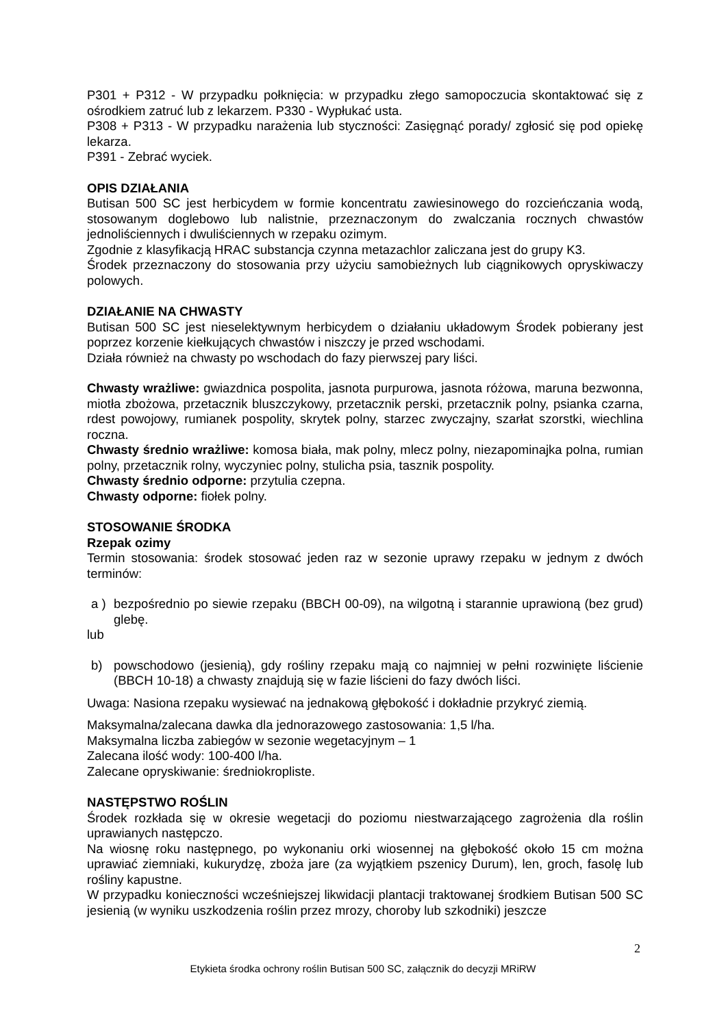P301 + P312 - W przypadku połknięcia: w przypadku złego samopoczucia skontaktować się z ośrodkiem zatruć lub z lekarzem. P330 - Wypłukać usta.
P308 + P313 - W przypadku narażenia lub styczności: Zasięgnąć porady/ zgłosić się pod opiekę lekarza.
P391 - Zebrać wyciek.
OPIS DZIAŁANIA
Butisan 500 SC jest herbicydem w formie koncentratu zawiesinowego do rozcieńczania wodą, stosowanym doglebowo lub nalistnie, przeznaczonym do zwalczania rocznych chwastów jednoliściennych i dwuliściennych w rzepaku ozimym.
Zgodnie z klasyfikacją HRAC substancja czynna metazachlor zaliczana jest do grupy K3.
Środek przeznaczony do stosowania przy użyciu samobieżnych lub ciągnikowych opryskiwaczy polowych.
DZIAŁANIE NA CHWASTY
Butisan 500 SC jest nieselektywnym herbicydem o działaniu układowym Środek pobierany jest poprzez korzenie kiełkujących chwastów i niszczy je przed wschodami.
Działa również na chwasty po wschodach do fazy pierwszej pary liści.
Chwasty wrażliwe: gwiazdnica pospolita, jasnota purpurowa, jasnota różowa, maruna bezwonna, miotła zbożowa, przetacznik bluszczykowy, przetacznik perski, przetacznik polny, psianka czarna, rdest powojowy, rumianek pospolity, skrytek polny, starzec zwyczajny, szarłat szorstki, wiechlina roczna.
Chwasty średnio wrażliwe: komosa biała, mak polny, mlecz polny, niezapominajka polna, rumian polny, przetacznik rolny, wyczyniec polny, stulicha psia, tasznik pospolity.
Chwasty średnio odporne: przytulia czepna.
Chwasty odporne: fiołek polny.
STOSOWANIE ŚRODKA
Rzepak ozimy
Termin stosowania: środek stosować jeden raz w sezonie uprawy rzepaku w jednym z dwóch terminów:
a )
bezpośrednio po siewie rzepaku (BBCH 00-09), na wilgotną i starannie uprawioną (bez grud) glebę.
lub
b) powschodowo (jesienią), gdy rośliny rzepaku mają co najmniej w pełni rozwinięte liścienie (BBCH 10-18) a chwasty znajdują się w fazie liścieni do fazy dwóch liści.
Uwaga: Nasiona rzepaku wysiewać na jednakową głębokość i dokładnie przykryć ziemią.
Maksymalna/zalecana dawka dla jednorazowego zastosowania: 1,5 l/ha.
Maksymalna liczba zabiegów w sezonie wegetacyjnym – 1
Zalecana ilość wody: 100-400 l/ha.
Zalecane opryskiwanie: średniokropliste.
NASTĘPSTWO ROŚLIN
Środek rozkłada się w okresie wegetacji do poziomu niestwarzającego zagrożenia dla roślin uprawianych następczo.
Na wiosnę roku następnego, po wykonaniu orki wiosennej na głębokość około 15 cm można uprawiać ziemniaki, kukurydzę, zboża jare (za wyjątkiem pszenicy Durum), len, groch, fasolę lub rośliny kapustne.
W przypadku konieczności wcześniejszej likwidacji plantacji traktowanej środkiem Butisan 500 SC jesienią (w wyniku uszkodzenia roślin przez mrozy, choroby lub szkodniki) jeszcze
2
Etykieta środka ochrony roślin Butisan 500 SC, załącznik do decyzji MRiRW